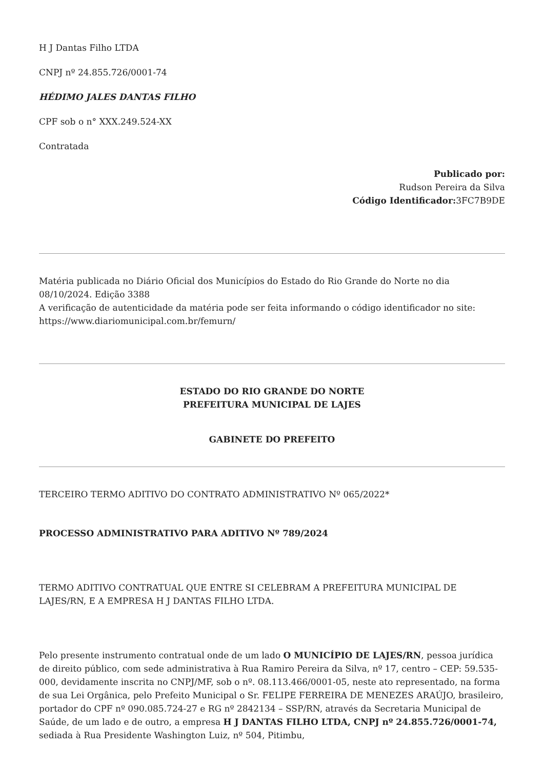H J Dantas Filho LTDA
CNPJ nº 24.855.726/0001-74
HÉDIMO JALES DANTAS FILHO
CPF sob o n° XXX.249.524-XX
Contratada
Publicado por:
Rudson Pereira da Silva
Código Identificador: 3FC7B9DE
Matéria publicada no Diário Oficial dos Municípios do Estado do Rio Grande do Norte no dia 08/10/2024. Edição 3388
A verificação de autenticidade da matéria pode ser feita informando o código identificador no site: https://www.diariomunicipal.com.br/femurn/
ESTADO DO RIO GRANDE DO NORTE
PREFEITURA MUNICIPAL DE LAJES
GABINETE DO PREFEITO
TERCEIRO TERMO ADITIVO DO CONTRATO ADMINISTRATIVO Nº 065/2022*
PROCESSO ADMINISTRATIVO PARA ADITIVO Nº 789/2024
TERMO ADITIVO CONTRATUAL QUE ENTRE SI CELEBRAM A PREFEITURA MUNICIPAL DE LAJES/RN, E A EMPRESA H J DANTAS FILHO LTDA.
Pelo presente instrumento contratual onde de um lado O MUNICÍPIO DE LAJES/RN, pessoa jurídica de direito público, com sede administrativa à Rua Ramiro Pereira da Silva, nº 17, centro – CEP: 59.535-000, devidamente inscrita no CNPJ/MF, sob o nº. 08.113.466/0001-05, neste ato representado, na forma de sua Lei Orgânica, pelo Prefeito Municipal o Sr. FELIPE FERREIRA DE MENEZES ARAÚJO, brasileiro, portador do CPF nº 090.085.724-27 e RG nº 2842134 – SSP/RN, através da Secretaria Municipal de Saúde, de um lado e de outro, a empresa H J DANTAS FILHO LTDA, CNPJ nº 24.855.726/0001-74, sediada à Rua Presidente Washington Luiz, nº 504, Pitimbu,